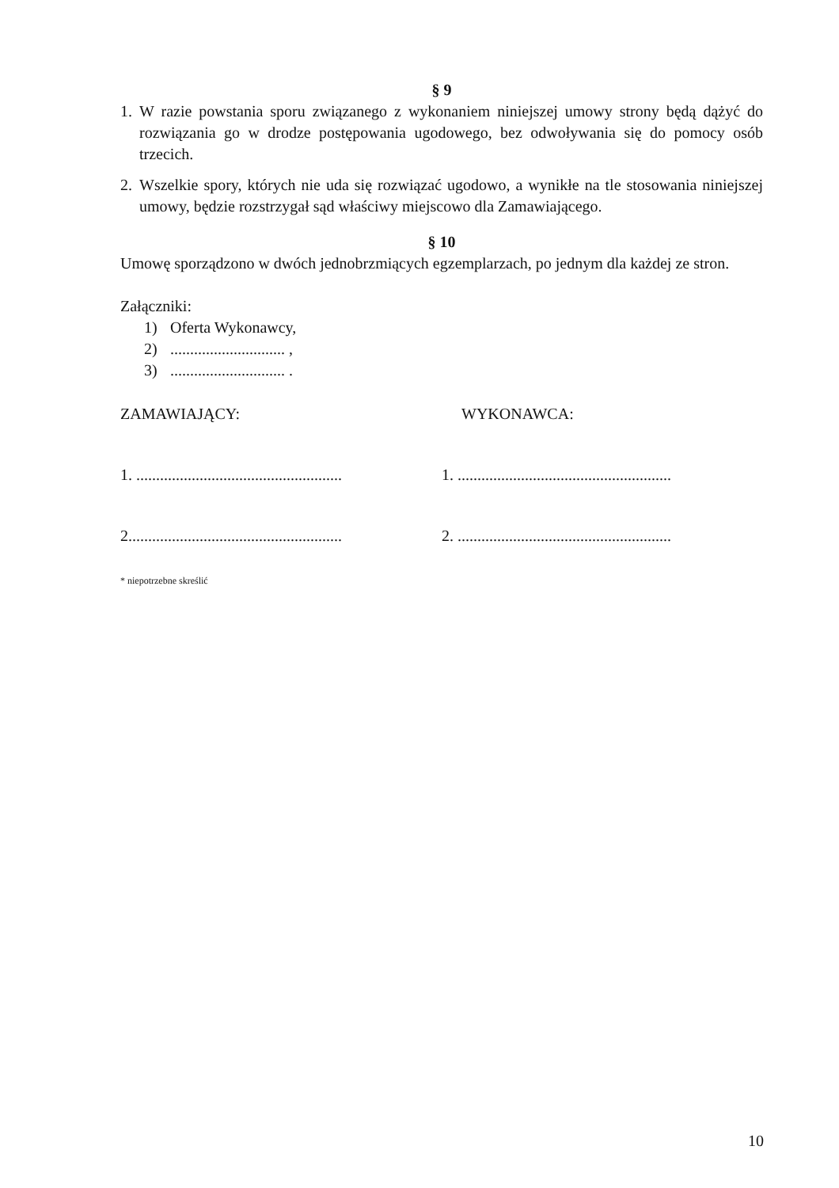§ 9
1. W razie powstania sporu związanego z wykonaniem niniejszej umowy strony będą dążyć do rozwiązania go w drodze postępowania ugodowego, bez odwoływania się do pomocy osób trzecich.
2. Wszelkie spory, których nie uda się rozwiązać ugodowo, a wynikłe na tle stosowania niniejszej umowy, będzie rozstrzygał sąd właściwy miejscowo dla Zamawiającego.
§ 10
Umowę sporządzono w dwóch jednobrzmiących egzemplarzach, po jednym dla każdej ze stron.
Załączniki:
1) Oferta Wykonawcy,
2)............................. ,
3)............................. .
ZAMAWIAJĄCY: WYKONAWCA:
1. ....................................................
1. ......................................................
2......................................................
2. ......................................................
* niepotrzebne skreślić
10